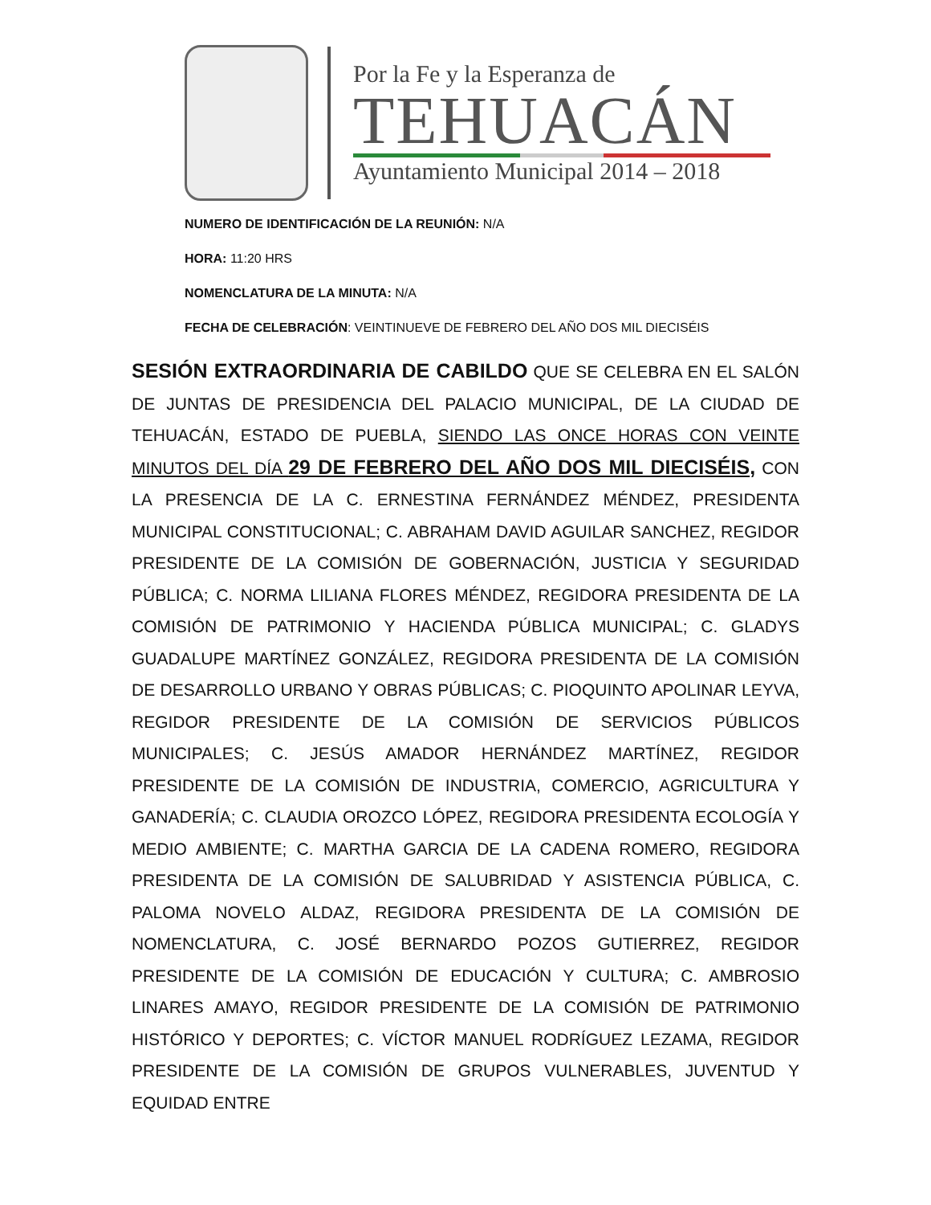Por la Fe y la Esperanza de
TEHUACÁN
Ayuntamiento Municipal 2014 – 2018
NUMERO DE IDENTIFICACIÓN DE LA REUNIÓN: N/A
HORA: 11:20 HRS
NOMENCLATURA DE LA MINUTA: N/A
FECHA DE CELEBRACIÓN: VEINTINUEVE DE FEBRERO DEL AÑO DOS MIL DIECISÉIS
SESIÓN EXTRAORDINARIA DE CABILDO QUE SE CELEBRA EN EL SALÓN DE JUNTAS DE PRESIDENCIA DEL PALACIO MUNICIPAL, DE LA CIUDAD DE TEHUACÁN, ESTADO DE PUEBLA, SIENDO LAS ONCE HORAS CON VEINTE MINUTOS DEL DÍA 29 DE FEBRERO DEL AÑO DOS MIL DIECISÉIS, CON LA PRESENCIA DE LA C. ERNESTINA FERNÁNDEZ MÉNDEZ, PRESIDENTA MUNICIPAL CONSTITUCIONAL; C. ABRAHAM DAVID AGUILAR SANCHEZ, REGIDOR PRESIDENTE DE LA COMISIÓN DE GOBERNACIÓN, JUSTICIA Y SEGURIDAD PÚBLICA; C. NORMA LILIANA FLORES MÉNDEZ, REGIDORA PRESIDENTA DE LA COMISIÓN DE PATRIMONIO Y HACIENDA PÚBLICA MUNICIPAL; C. GLADYS GUADALUPE MARTÍNEZ GONZÁLEZ, REGIDORA PRESIDENTA DE LA COMISIÓN DE DESARROLLO URBANO Y OBRAS PÚBLICAS; C. PIOQUINTO APOLINAR LEYVA, REGIDOR PRESIDENTE DE LA COMISIÓN DE SERVICIOS PÚBLICOS MUNICIPALES; C. JESÚS AMADOR HERNÁNDEZ MARTÍNEZ, REGIDOR PRESIDENTE DE LA COMISIÓN DE INDUSTRIA, COMERCIO, AGRICULTURA Y GANADERÍA; C. CLAUDIA OROZCO LÓPEZ, REGIDORA PRESIDENTA ECOLOGÍA Y MEDIO AMBIENTE; C. MARTHA GARCIA DE LA CADENA ROMERO, REGIDORA PRESIDENTA DE LA COMISIÓN DE SALUBRIDAD Y ASISTENCIA PÚBLICA, C. PALOMA NOVELO ALDAZ, REGIDORA PRESIDENTA DE LA COMISIÓN DE NOMENCLATURA, C. JOSÉ BERNARDO POZOS GUTIERREZ, REGIDOR PRESIDENTE DE LA COMISIÓN DE EDUCACIÓN Y CULTURA; C. AMBROSIO LINARES AMAYO, REGIDOR PRESIDENTE DE LA COMISIÓN DE PATRIMONIO HISTÓRICO Y DEPORTES; C. VÍCTOR MANUEL RODRÍGUEZ LEZAMA, REGIDOR PRESIDENTE DE LA COMISIÓN DE GRUPOS VULNERABLES, JUVENTUD Y EQUIDAD ENTRE